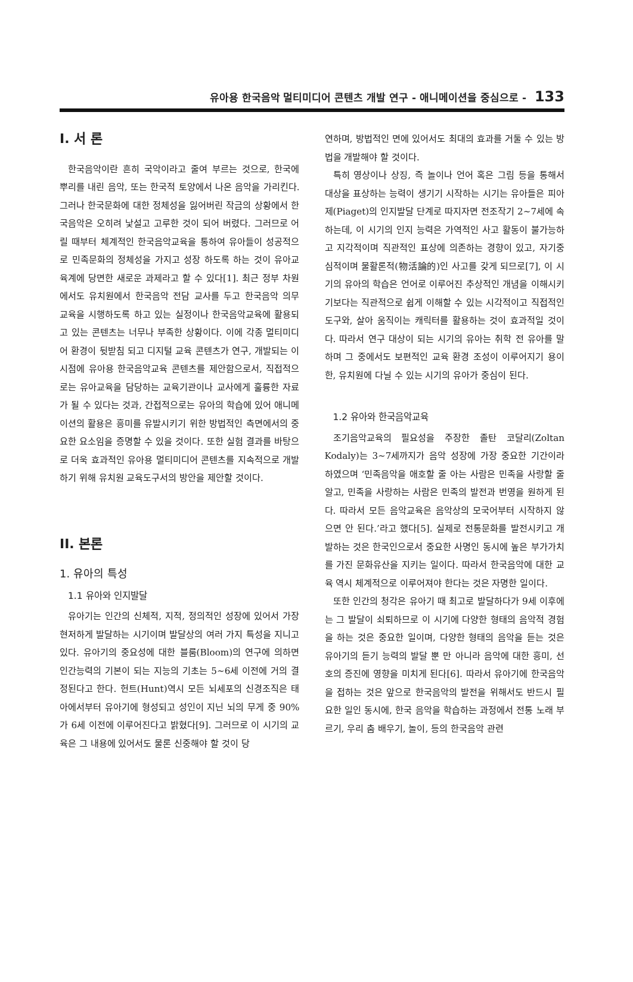유아용 한국음악 멀티미디어 콘텐츠 개발 연구 - 애니메이션을 중심으로 - 133
I. 서 론
한국음악이란 흔히 국악이라고 줄여 부르는 것으로, 한국에 뿌리를 내린 음악, 또는 한국적 토양에서 나온 음악을 가리킨다. 그러나 한국문화에 대한 정체성을 잃어버린 작금의 상황에서 한국음악은 오히려 낯설고 고루한 것이 되어 버렸다. 그러므로 어릴 때부터 체계적인 한국음악교육을 통하여 유아들이 성공적으로 민족문화의 정체성을 가지고 성장 하도록 하는 것이 유아교육계에 당면한 새로운 과제라고 할 수 있다[1]. 최근 정부 차원에서도 유치원에서 한국음악 전담 교사를 두고 한국음악 의무 교육을 시행하도록 하고 있는 실정이나 한국음악교육에 활용되고 있는 콘텐츠는 너무나 부족한 상황이다. 이에 각종 멀티미디어 환경이 뒷받침 되고 디지털 교육 콘텐츠가 연구, 개발되는 이 시점에 유아용 한국음악교육 콘텐츠를 제안함으로서, 직접적으로는 유아교육을 담당하는 교육기관이나 교사에게 훌륭한 자료가 될 수 있다는 것과, 간접적으로는 유아의 학습에 있어 애니메이션의 활용은 흥미를 유발시키기 위한 방법적인 측면에서의 중요한 요소임을 증명할 수 있을 것이다. 또한 실험 결과를 바탕으로 더욱 효과적인 유아용 멀티미디어 콘텐츠를 지속적으로 개발하기 위해 유치원 교육도구서의 방안을 제안할 것이다.
II. 본론
1. 유아의 특성
1.1 유아와 인지발달
유아기는 인간의 신체적, 지적, 정의적인 성장에 있어서 가장 현저하게 발달하는 시기이며 발달상의 여러 가지 특성을 지니고 있다. 유아기의 중요성에 대한 블룸(Bloom)의 연구에 의하면 인간능력의 기본이 되는 지능의 기초는 5~6세 이전에 거의 결정된다고 한다. 헌트(Hunt)역시 모든 뇌세포의 신경조직은 태아에서부터 유아기에 형성되고 성인이 지닌 뇌의 무게 중 90%가 6세 이전에 이루어진다고 밝혔다[9]. 그러므로 이 시기의 교육은 그 내용에 있어서도 물론 신중해야 할 것이 당
연하며, 방법적인 면에 있어서도 최대의 효과를 거둘 수 있는 방법을 개발해야 할 것이다.
특히 영상이나 상징, 즉 놀이나 언어 혹은 그림 등을 통해서 대상을 표상하는 능력이 생기기 시작하는 시기는 유아들은 피아제(Piaget)의 인지발달 단계로 따지자면 전조작기 2~7세에 속하는데, 이 시기의 인지 능력은 가역적인 사고 활동이 불가능하고 지각적이며 직관적인 표상에 의존하는 경향이 있고, 자기중심적이며 물활론적(物活論的)인 사고를 갖게 되므로[7], 이 시기의 유아의 학습은 언어로 이루어진 추상적인 개념을 이해시키기보다는 직관적으로 쉽게 이해할 수 있는 시각적이고 직접적인 도구와, 살아 움직이는 캐릭터를 활용하는 것이 효과적일 것이다. 따라서 연구 대상이 되는 시기의 유아는 취학 전 유아를 말하며 그 중에서도 보편적인 교육 환경 조성이 이루어지기 용이한, 유치원에 다닐 수 있는 시기의 유아가 중심이 된다.
1.2 유아와 한국음악교육
조기음악교육의 필요성을 주장한 졸탄 코달리(Zoltan Kodaly)는 3~7세까지가 음악 성장에 가장 중요한 기간이라 하였으며 ‘민족음악을 애호할 줄 아는 사람은 민족을 사랑할 줄 알고, 민족을 사랑하는 사람은 민족의 발전과 번영을 원하게 된다. 따라서 모든 음악교육은 음악상의 모국어부터 시작하지 않으면 안 된다.’라고 했다[5]. 실제로 전통문화를 발전시키고 개발하는 것은 한국인으로서 중요한 사명인 동시에 높은 부가가치를 가진 문화유산을 지키는 일이다. 따라서 한국음악에 대한 교육 역시 체계적으로 이루어져야 한다는 것은 자명한 일이다.
또한 인간의 청각은 유아기 때 최고로 발달하다가 9세 이후에는 그 발달이 쇠퇴하므로 이 시기에 다양한 형태의 음악적 경험을 하는 것은 중요한 일이며, 다양한 형태의 음악을 듣는 것은 유아기의 듣기 능력의 발달 뿐 만 아니라 음악에 대한 흥미, 선호의 증진에 영향을 미치게 된다[6]. 따라서 유아기에 한국음악을 접하는 것은 앞으로 한국음악의 발전을 위해서도 반드시 필요한 일인 동시에, 한국 음악을 학습하는 과정에서 전통 노래 부르기, 우리 춤 배우기, 놀이, 등의 한국음악 관련